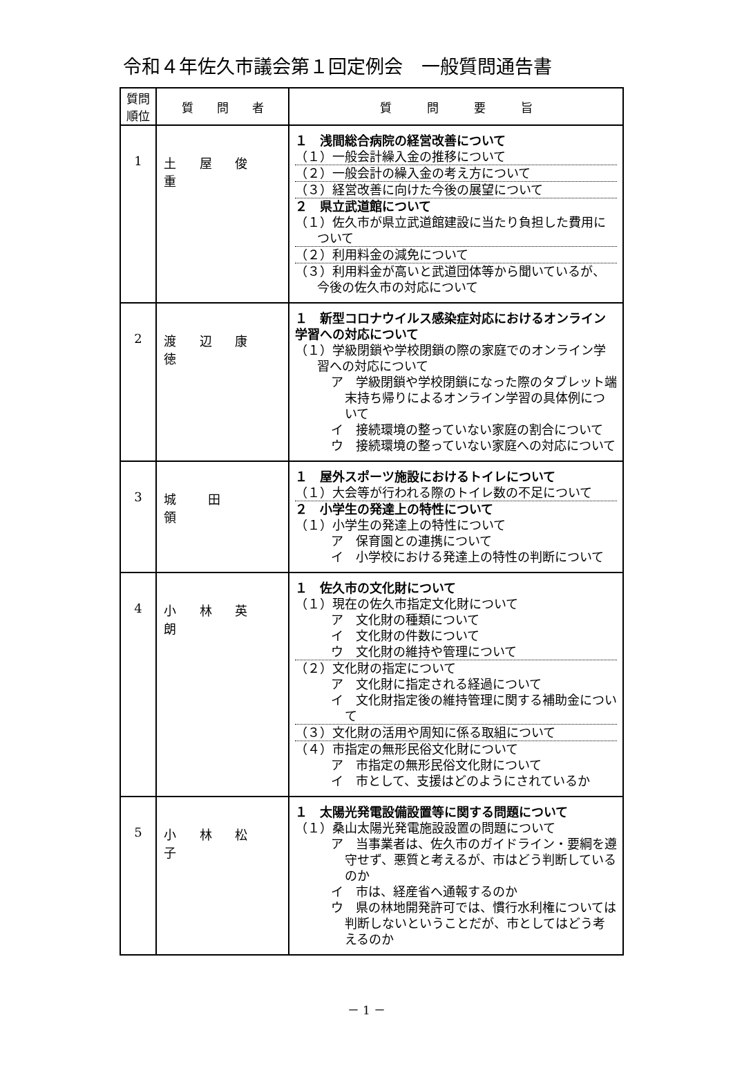令和４年佐久市議会第１回定例会　一般質問通告書
| 質問 順位 | 質 問 者 | 質 問 要 旨 |
| --- | --- | --- |
| 1 | 土 屋 俊 重 | １ 浅間総合病院の経営改善について （１）一般会計繰入金の推移について （２）一般会計の繰入金の考え方について （３）経営改善に向けた今後の展望について ２ 県立武道館について （１）佐久市が県立武道館建設に当たり負担した費用について （２）利用料金の減免について （３）利用料金が高いと武道団体等から聞いているが、今後の佐久市の対応について |
| 2 | 渡 辺 康 徳 | １ 新型コロナウイルス感染症対応におけるオンライン学習への対応について （１）学級閉鎖や学校閉鎖の際の家庭でのオンライン学習への対応について ア 学級閉鎖や学校閉鎖になった際のタブレット端末持ち帰りによるオンライン学習の具体例について イ 接続環境の整っていない家庭の割合について ウ 接続環境の整っていない家庭への対応について |
| 3 | 城 田 領 | １ 屋外スポーツ施設におけるトイレについて （１）大会等が行われる際のトイレ数の不足について ２ 小学生の発達上の特性について （１）小学生の発達上の特性について ア 保育園との連携について イ 小学校における発達上の特性の判断について |
| 4 | 小 林 英 朗 | １ 佐久市の文化財について （１）現在の佐久市指定文化財について ア 文化財の種類について イ 文化財の件数について ウ 文化財の維持や管理について （２）文化財の指定について ア 文化財に指定される経過について イ 文化財指定後の維持管理に関する補助金について （３）文化財の活用や周知に係る取組について （４）市指定の無形民俗文化財について ア 市指定の無形民俗文化財について イ 市として、支援はどのようにされているか |
| 5 | 小 林 松 子 | １ 太陽光発電設備設置等に関する問題について （１）桑山太陽光発電施設設置の問題について ア 当事業者は、佐久市のガイドライン・要綱を遵守せず、悪質と考えるが、市はどう判断しているのか イ 市は、経産省へ通報するのか ウ 県の林地開発許可では、慣行水利権については判断しないということだが、市としてはどう考えるのか |
－ 1 －